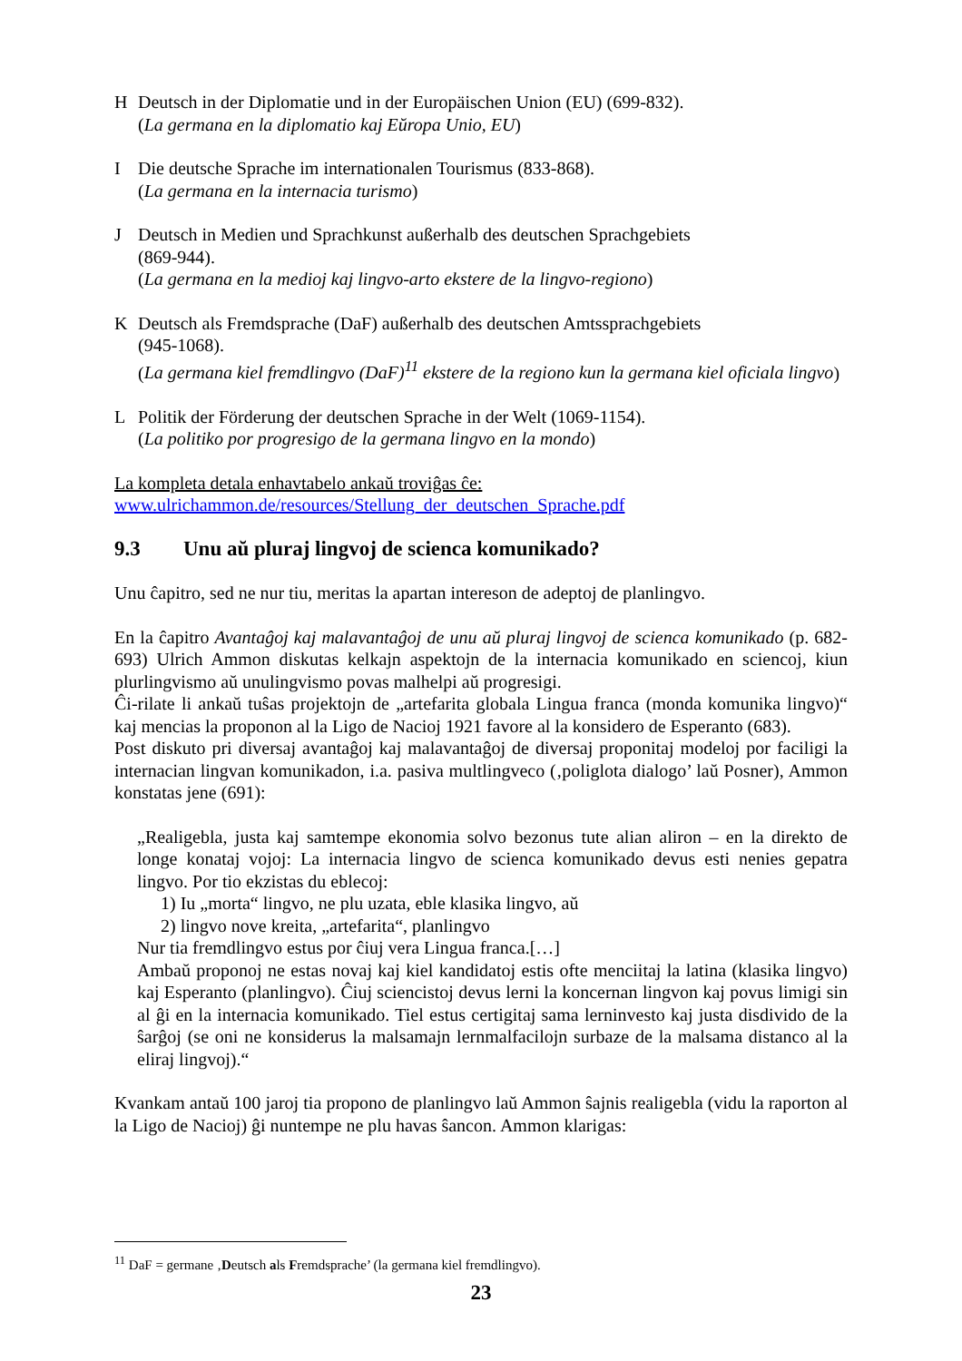H Deutsch in der Diplomatie und in der Europäischen Union (EU) (699-832).
(La germana en la diplomatio kaj Eŭropa Unio, EU)
I Die deutsche Sprache im internationalen Tourismus (833-868).
(La germana en la internacia turismo)
J Deutsch in Medien und Sprachkunst außerhalb des deutschen Sprachgebiets
(869-944).
(La germana en la medioj kaj lingvo-arto ekstere de la lingvo-regiono)
K Deutsch als Fremdsprache (DaF) außerhalb des deutschen Amtssprachgebiets
(945-1068).
(La germana kiel fremdlingvo (DaF)<sup>11</sup> ekstere de la regiono kun la germana kiel oficiala lingvo)
L Politik der Förderung der deutschen Sprache in der Welt (1069-1154).
(La politiko por progresigo de la germana lingvo en la mondo)
La kompleta detala enhavtabelo ankaŭ troviĝas ĉe:
www.ulrichammon.de/resources/Stellung_der_deutschen_Sprache.pdf
9.3 Unu aŭ pluraj lingvoj de scienca komunikado?
Unu ĉapitro, sed ne nur tiu, meritas la apartan intereson de adeptoj de planlingvo.
En la ĉapitro Avantaĝoj kaj malavantaĝoj de unu aŭ pluraj lingvoj de scienca komunikado (p. 682-693) Ulrich Ammon diskutas kelkajn aspektojn de la internacia komunikado en sciencoj, kiun plurlingvismo aŭ unulingvismo povas malhelpi aŭ progresigi.
Ĉi-rilate li ankaŭ tuŝas projektojn de „artefarita globala Lingua franca (monda komunika lingvo)“ kaj mencias la proponon al la Ligo de Nacioj 1921 favore al la konsidero de Esperanto (683).
Post diskuto pri diversaj avantaĝoj kaj malavantaĝoj de diversaj proponitaj modeloj por faciligi la internacian lingvan komunikadon, i.a. pasiva multlingveco (‚poliglota dialogo’ laŭ Posner), Ammon konstatas jene (691):
„Realigebla, justa kaj samtempe ekonomia solvo bezonus tute alian aliron – en la direkto de longe konataj vojoj: La internacia lingvo de scienca komunikado devus esti nenies gepatra lingvo. Por tio ekzistas du eblecoj:
1) Iu „morta“ lingvo, ne plu uzata, eble klasika lingvo, aŭ
2) lingvo nove kreita, „artefarita“, planlingvo
Nur tia fremdlingvo estus por ĉiuj vera Lingua franca.[…]
Ambaŭ proponoj ne estas novaj kaj kiel kandidatoj estis ofte menciitaj la latina (klasika lingvo) kaj Esperanto (planlingvo). Ĉiuj sciencistoj devus lerni la koncernan lingvon kaj povus limigi sin al ĝi en la internacia komunikado. Tiel estus certigitaj sama lerninvesto kaj justa disdivido de la ŝarĝoj (se oni ne konsiderus la malsamajn lernmalfacilojn surbaze de la malsama distanco al la eliraj lingvoj).“
Kvankam antaŭ 100 jaroj tia propono de planlingvo laŭ Ammon ŝajnis realigebla (vidu la raporton al la Ligo de Nacioj) ĝi nuntempe ne plu havas ŝancon. Ammon klarigas:
<sup>11</sup> DaF = germane ‚Deutsch als Fremdsprache’ (la germana kiel fremdlingvo).
23